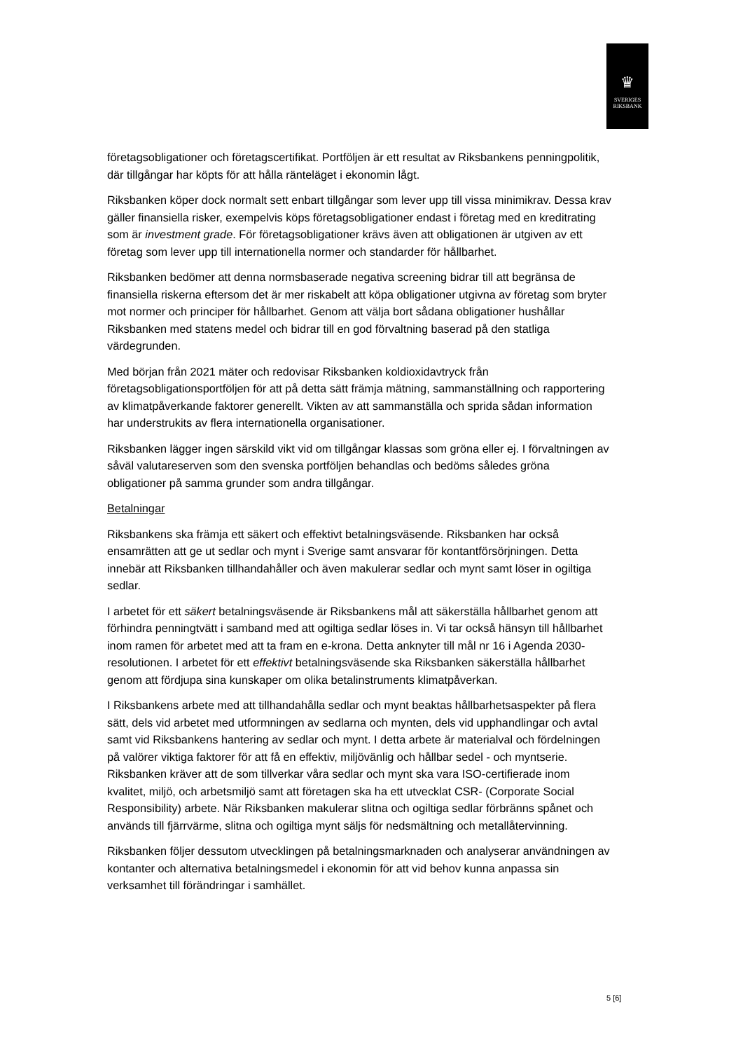♛
SVERIGES
RIKSBANK
företagsobligationer och företagscertifikat. Portföljen är ett resultat av Riksbankens penningpolitik, där tillgångar har köpts för att hålla ränteläget i ekonomin lågt.
Riksbanken köper dock normalt sett enbart tillgångar som lever upp till vissa minimikrav. Dessa krav gäller finansiella risker, exempelvis köps företagsobligationer endast i företag med en kreditrating som är investment grade. För företagsobligationer krävs även att obligationen är utgiven av ett företag som lever upp till internationella normer och standarder för hållbarhet.
Riksbanken bedömer att denna normsbaserade negativa screening bidrar till att begränsa de finansiella riskerna eftersom det är mer riskabelt att köpa obligationer utgivna av företag som bryter mot normer och principer för hållbarhet. Genom att välja bort sådana obligationer hushållar Riksbanken med statens medel och bidrar till en god förvaltning baserad på den statliga värdegrunden.
Med början från 2021 mäter och redovisar Riksbanken koldioxidavtryck från företagsobligationsportföljen för att på detta sätt främja mätning, sammanställning och rapportering av klimatpåverkande faktorer generellt. Vikten av att sammanställa och sprida sådan information har understrukits av flera internationella organisationer.
Riksbanken lägger ingen särskild vikt vid om tillgångar klassas som gröna eller ej. I förvaltningen av såväl valutareserven som den svenska portföljen behandlas och bedöms således gröna obligationer på samma grunder som andra tillgångar.
Betalningar
Riksbankens ska främja ett säkert och effektivt betalningsväsende. Riksbanken har också ensamrätten att ge ut sedlar och mynt i Sverige samt ansvarar för kontantförsörjningen. Detta innebär att Riksbanken tillhandahåller och även makulerar sedlar och mynt samt löser in ogiltiga sedlar.
I arbetet för ett säkert betalningsväsende är Riksbankens mål att säkerställa hållbarhet genom att förhindra penningtvätt i samband med att ogiltiga sedlar löses in. Vi tar också hänsyn till hållbarhet inom ramen för arbetet med att ta fram en e-krona. Detta anknyter till mål nr 16 i Agenda 2030-resolutionen. I arbetet för ett effektivt betalningsväsende ska Riksbanken säkerställa hållbarhet genom att fördjupa sina kunskaper om olika betalinstruments klimatpåverkan.
I Riksbankens arbete med att tillhandahålla sedlar och mynt beaktas hållbarhetsaspekter på flera sätt, dels vid arbetet med utformningen av sedlarna och mynten, dels vid upphandlingar och avtal samt vid Riksbankens hantering av sedlar och mynt. I detta arbete är materialval och fördelningen på valörer viktiga faktorer för att få en effektiv, miljövänlig och hållbar sedel - och myntserie. Riksbanken kräver att de som tillverkar våra sedlar och mynt ska vara ISO-certifierade inom kvalitet, miljö, och arbetsmiljö samt att företagen ska ha ett utvecklat CSR- (Corporate Social Responsibility) arbete. När Riksbanken makulerar slitna och ogiltiga sedlar förbränns spånet och används till fjärrvärme, slitna och ogiltiga mynt säljs för nedsmältning och metallåtervinning.
Riksbanken följer dessutom utvecklingen på betalningsmarknaden och analyserar användningen av kontanter och alternativa betalningsmedel i ekonomin för att vid behov kunna anpassa sin verksamhet till förändringar i samhället.
5 [6]